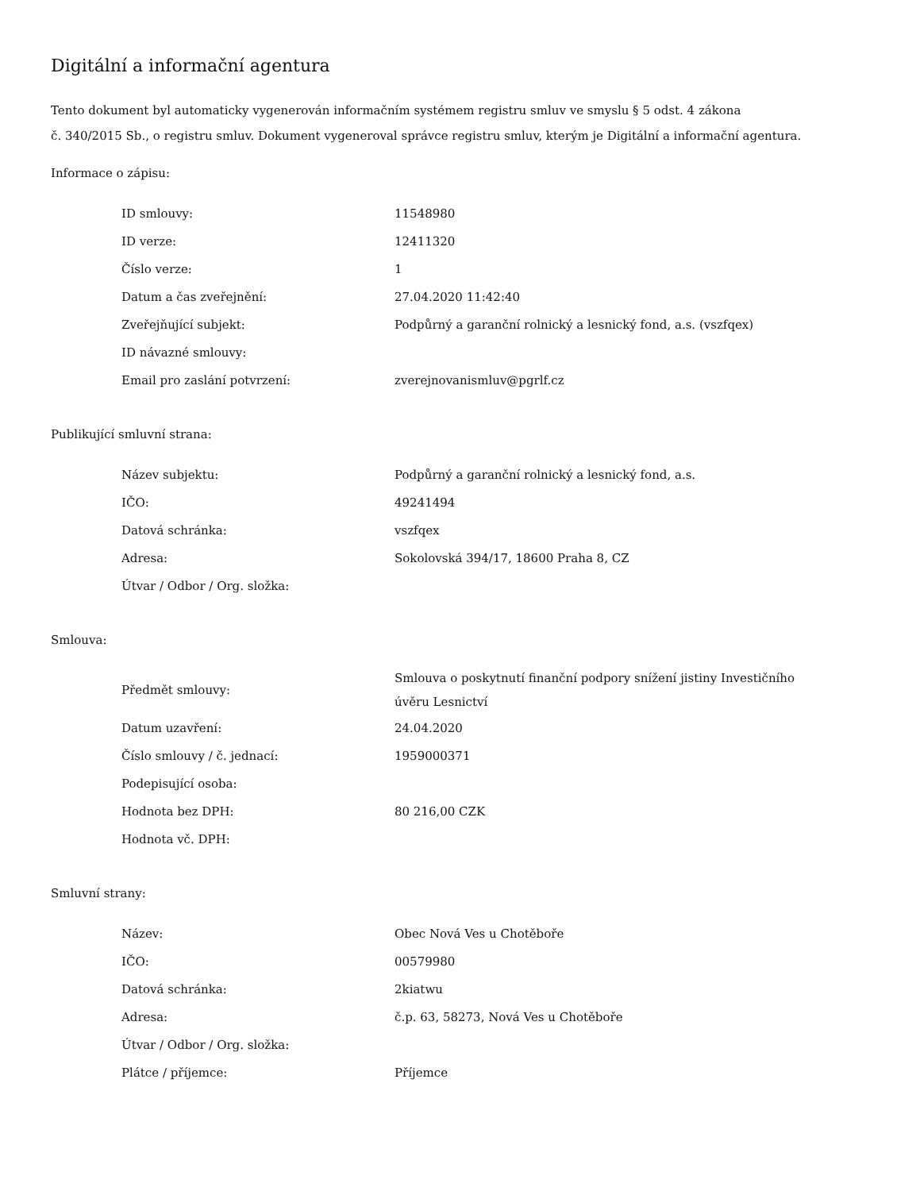Digitální a informační agentura
Tento dokument byl automaticky vygenerován informačním systémem registru smluv ve smyslu § 5 odst. 4 zákona
č. 340/2015 Sb., o registru smluv. Dokument vygeneroval správce registru smluv, kterým je Digitální a informační agentura.
Informace o zápisu:
| ID smlouvy: | 11548980 |
| ID verze: | 12411320 |
| Číslo verze: | 1 |
| Datum a čas zveřejnění: | 27.04.2020 11:42:40 |
| Zveřejňující subjekt: | Podpůrný a garanční rolnický a lesnický fond, a.s. (vszfqex) |
| ID návazné smlouvy: | |
| Email pro zaslání potvrzení: | zverejnovanismluv@pgrlf.cz |
Publikující smluvní strana:
| Název subjektu: | Podpůrný a garanční rolnický a lesnický fond, a.s. |
| IČO: | 49241494 |
| Datová schránka: | vszfqex |
| Adresa: | Sokolovská 394/17, 18600 Praha 8, CZ |
| Útvar / Odbor / Org. složka: | |
Smlouva:
| Předmět smlouvy: | Smlouva o poskytnutí finanční podpory snížení jistiny Investičního úvěru Lesnictví |
| Datum uzavření: | 24.04.2020 |
| Číslo smlouvy / č. jednací: | 1959000371 |
| Podepisující osoba: | |
| Hodnota bez DPH: | 80 216,00 CZK |
| Hodnota vč. DPH: | |
Smluvní strany:
| Název: | Obec Nová Ves u Chotěboře |
| IČO: | 00579980 |
| Datová schránka: | 2kiatwu |
| Adresa: | č.p. 63, 58273, Nová Ves u Chotěboře |
| Útvar / Odbor / Org. složka: | |
| Plátce / příjemce: | Příjemce |